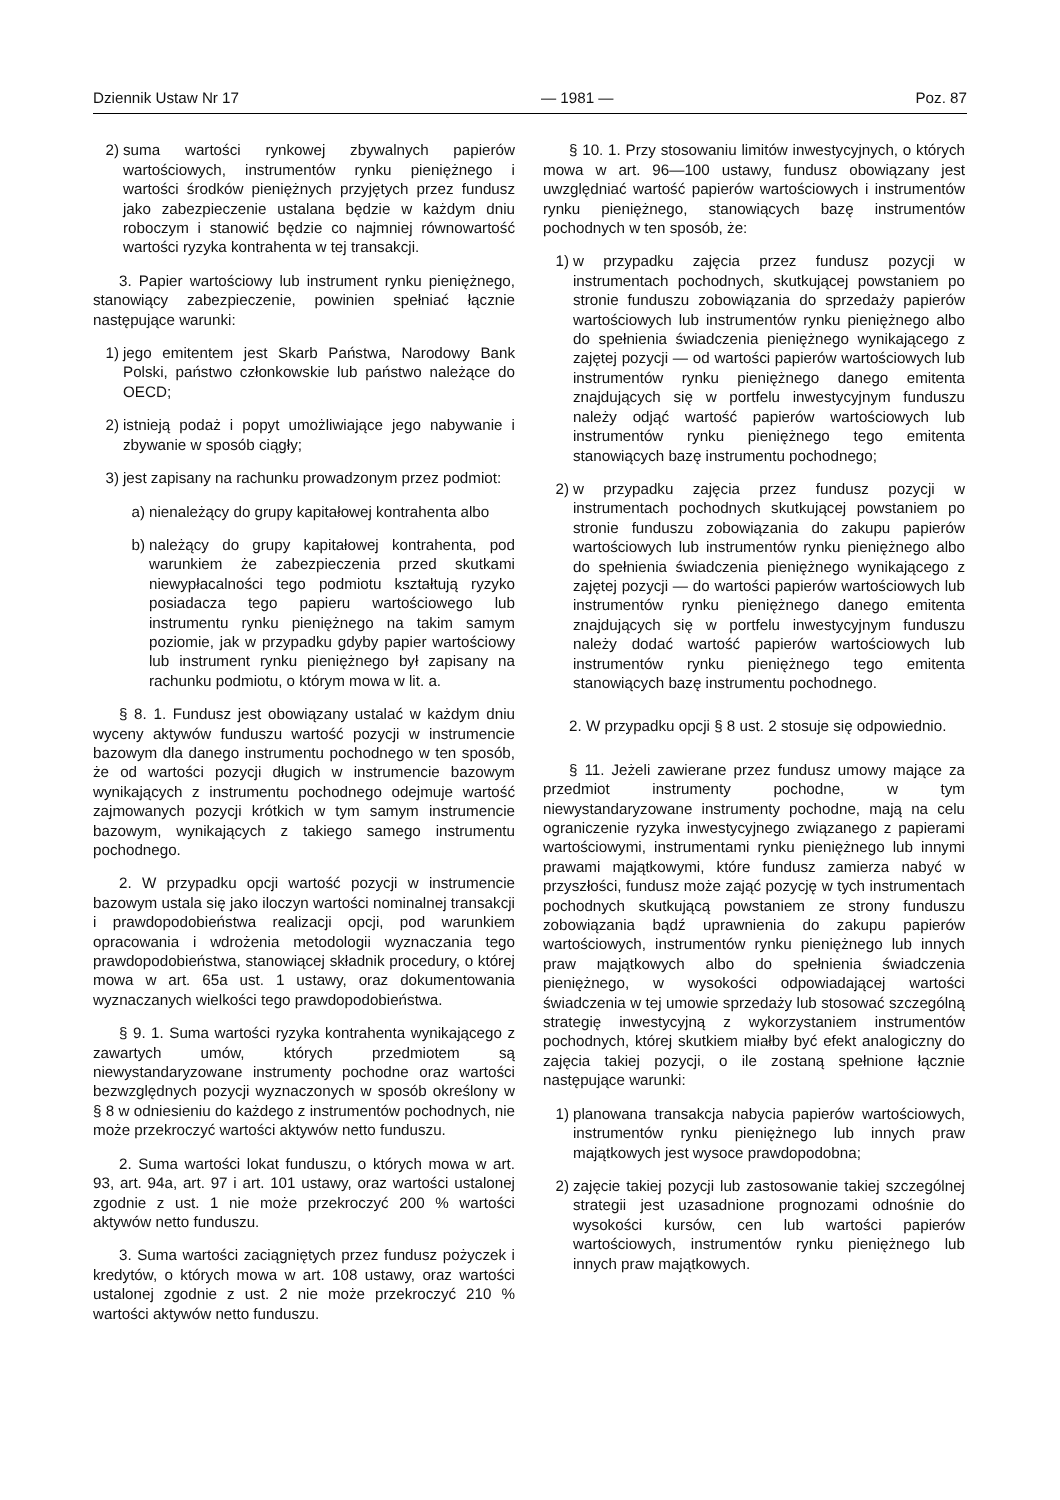Dziennik Ustaw Nr 17 — 1981 — Poz. 87
2) suma wartości rynkowej zbywalnych papierów wartościowych, instrumentów rynku pieniężnego i wartości środków pieniężnych przyjętych przez fundusz jako zabezpieczenie ustalana będzie w każdym dniu roboczym i stanowić będzie co najmniej równowartość wartości ryzyka kontrahenta w tej transakcji.
3. Papier wartościowy lub instrument rynku pieniężnego, stanowiący zabezpieczenie, powinien spełniać łącznie następujące warunki:
1) jego emitentem jest Skarb Państwa, Narodowy Bank Polski, państwo członkowskie lub państwo należące do OECD;
2) istnieją podaż i popyt umożliwiające jego nabywanie i zbywanie w sposób ciągły;
3) jest zapisany na rachunku prowadzonym przez podmiot:
a) nienależący do grupy kapitałowej kontrahenta albo
b) należący do grupy kapitałowej kontrahenta, pod warunkiem że zabezpieczenia przed skutkami niewypłacalności tego podmiotu kształtują ryzyko posiadacza tego papieru wartościowego lub instrumentu rynku pieniężnego na takim samym poziomie, jak w przypadku gdyby papier wartościowy lub instrument rynku pieniężnego był zapisany na rachunku podmiotu, o którym mowa w lit. a.
§ 8. 1. Fundusz jest obowiązany ustalać w każdym dniu wyceny aktywów funduszu wartość pozycji w instrumencie bazowym dla danego instrumentu pochodnego w ten sposób, że od wartości pozycji długich w instrumencie bazowym wynikających z instrumentu pochodnego odejmuje wartość zajmowanych pozycji krótkich w tym samym instrumencie bazowym, wynikających z takiego samego instrumentu pochodnego.
2. W przypadku opcji wartość pozycji w instrumencie bazowym ustala się jako iloczyn wartości nominalnej transakcji i prawdopodobieństwa realizacji opcji, pod warunkiem opracowania i wdrożenia metodologii wyznaczania tego prawdopodobieństwa, stanowiącej składnik procedury, o której mowa w art. 65a ust. 1 ustawy, oraz dokumentowania wyznaczanych wielkości tego prawdopodobieństwa.
§ 9. 1. Suma wartości ryzyka kontrahenta wynikającego z zawartych umów, których przedmiotem są niewystandaryzowane instrumenty pochodne oraz wartości bezwzględnych pozycji wyznaczonych w sposób określony w § 8 w odniesieniu do każdego z instrumentów pochodnych, nie może przekroczyć wartości aktywów netto funduszu.
2. Suma wartości lokat funduszu, o których mowa w art. 93, art. 94a, art. 97 i art. 101 ustawy, oraz wartości ustalonej zgodnie z ust. 1 nie może przekroczyć 200 % wartości aktywów netto funduszu.
3. Suma wartości zaciągniętych przez fundusz pożyczek i kredytów, o których mowa w art. 108 ustawy, oraz wartości ustalonej zgodnie z ust. 2 nie może przekroczyć 210 % wartości aktywów netto funduszu.
§ 10. 1. Przy stosowaniu limitów inwestycyjnych, o których mowa w art. 96—100 ustawy, fundusz obowiązany jest uwzględniać wartość papierów wartościowych i instrumentów rynku pieniężnego, stanowiących bazę instrumentów pochodnych w ten sposób, że:
1) w przypadku zajęcia przez fundusz pozycji w instrumentach pochodnych, skutkującej powstaniem po stronie funduszu zobowiązania do sprzedaży papierów wartościowych lub instrumentów rynku pieniężnego albo do spełnienia świadczenia pieniężnego wynikającego z zajętej pozycji — od wartości papierów wartościowych lub instrumentów rynku pieniężnego danego emitenta znajdujących się w portfelu inwestycyjnym funduszu należy odjąć wartość papierów wartościowych lub instrumentów rynku pieniężnego tego emitenta stanowiących bazę instrumentu pochodnego;
2) w przypadku zajęcia przez fundusz pozycji w instrumentach pochodnych skutkującej powstaniem po stronie funduszu zobowiązania do zakupu papierów wartościowych lub instrumentów rynku pieniężnego albo do spełnienia świadczenia pieniężnego wynikającego z zajętej pozycji — do wartości papierów wartościowych lub instrumentów rynku pieniężnego danego emitenta znajdujących się w portfelu inwestycyjnym funduszu należy dodać wartość papierów wartościowych lub instrumentów rynku pieniężnego tego emitenta stanowiących bazę instrumentu pochodnego.
2. W przypadku opcji § 8 ust. 2 stosuje się odpowiednio.
§ 11. Jeżeli zawierane przez fundusz umowy mające za przedmiot instrumenty pochodne, w tym niewystandaryzowane instrumenty pochodne, mają na celu ograniczenie ryzyka inwestycyjnego związanego z papierami wartościowymi, instrumentami rynku pieniężnego lub innymi prawami majątkowymi, które fundusz zamierza nabyć w przyszłości, fundusz może zająć pozycję w tych instrumentach pochodnych skutkującą powstaniem ze strony funduszu zobowiązania bądź uprawnienia do zakupu papierów wartościowych, instrumentów rynku pieniężnego lub innych praw majątkowych albo do spełnienia świadczenia pieniężnego, w wysokości odpowiadającej wartości świadczenia w tej umowie sprzedaży lub stosować szczególną strategię inwestycyjną z wykorzystaniem instrumentów pochodnych, której skutkiem miałby być efekt analogiczny do zajęcia takiej pozycji, o ile zostaną spełnione łącznie następujące warunki:
1) planowana transakcja nabycia papierów wartościowych, instrumentów rynku pieniężnego lub innych praw majątkowych jest wysoce prawdopodobna;
2) zajęcie takiej pozycji lub zastosowanie takiej szczególnej strategii jest uzasadnione prognozami odnośnie do wysokości kursów, cen lub wartości papierów wartościowych, instrumentów rynku pieniężnego lub innych praw majątkowych.